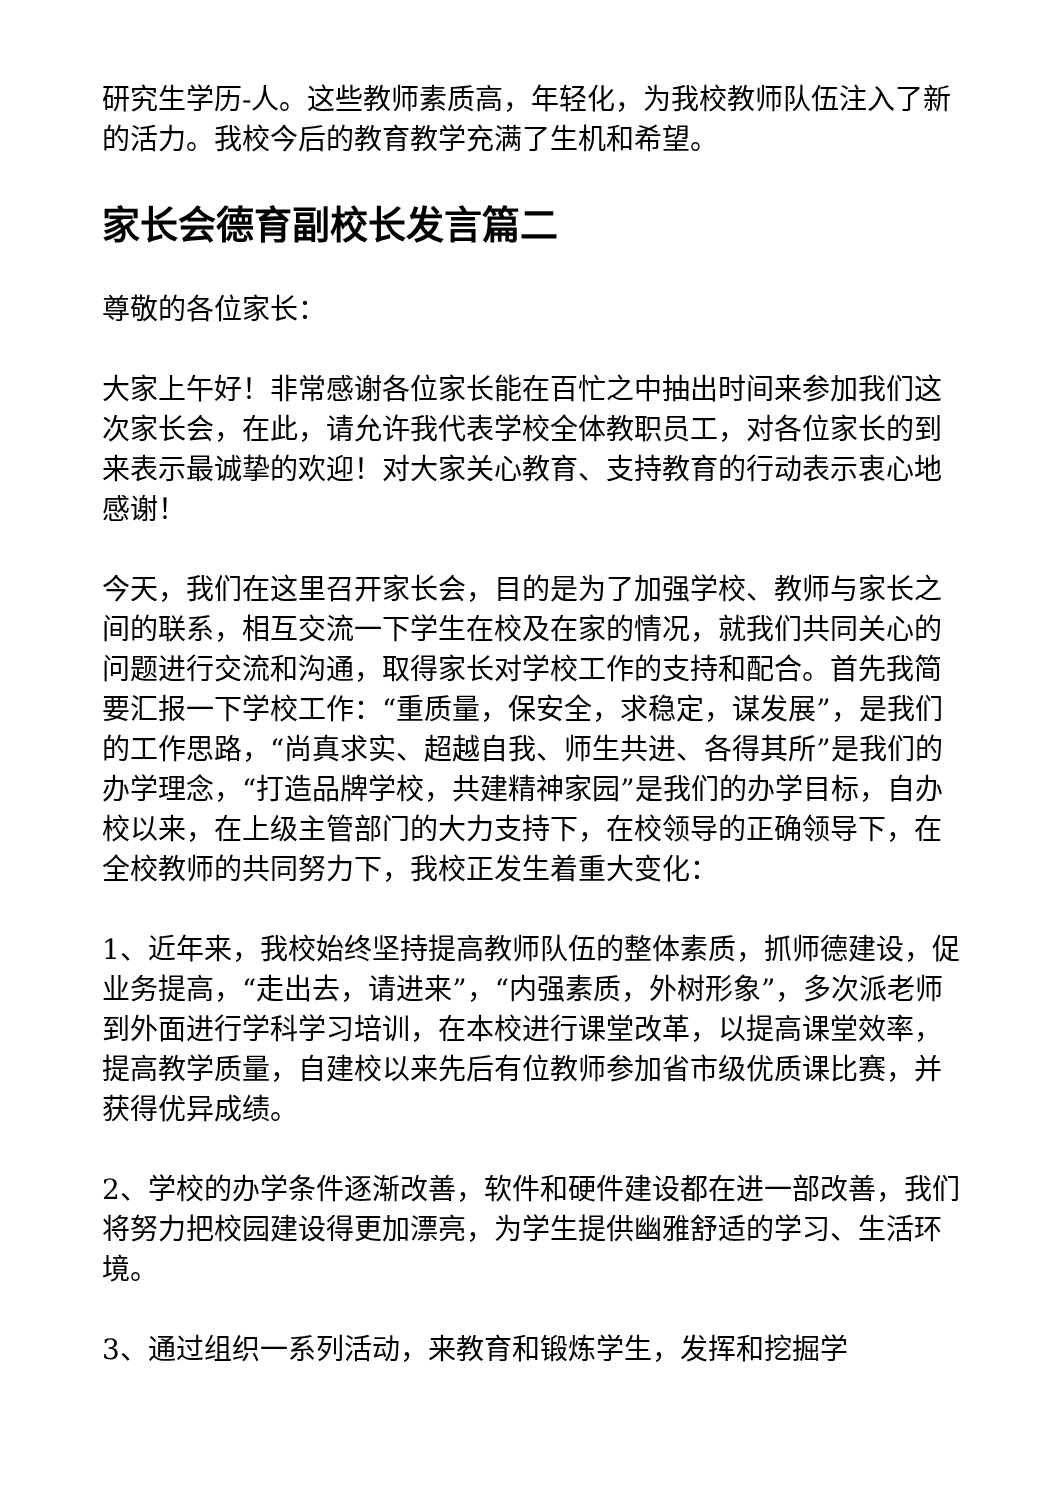研究生学历-人。这些教师素质高，年轻化，为我校教师队伍注入了新的活力。我校今后的教育教学充满了生机和希望。
家长会德育副校长发言篇二
尊敬的各位家长：
大家上午好！非常感谢各位家长能在百忙之中抽出时间来参加我们这次家长会，在此，请允许我代表学校全体教职员工，对各位家长的到来表示最诚挚的欢迎！对大家关心教育、支持教育的行动表示衷心地感谢！
今天，我们在这里召开家长会，目的是为了加强学校、教师与家长之间的联系，相互交流一下学生在校及在家的情况，就我们共同关心的问题进行交流和沟通，取得家长对学校工作的支持和配合。首先我简要汇报一下学校工作：“重质量，保安全，求稳定，谋发展”，是我们的工作思路，“尚真求实、超越自我、师生共进、各得其所”是我们的办学理念，“打造品牌学校，共建精神家园”是我们的办学目标，自办校以来，在上级主管部门的大力支持下，在校领导的正确领导下，在全校教师的共同努力下，我校正发生着重大变化：
1、近年来，我校始终坚持提高教师队伍的整体素质，抓师德建设，促业务提高，“走出去，请进来”，“内强素质，外树形象”，多次派老师到外面进行学科学习培训，在本校进行课堂改革，以提高课堂效率，提高教学质量，自建校以来先后有位教师参加省市级优质课比赛，并获得优异成绩。
2、学校的办学条件逐渐改善，软件和硬件建设都在进一部改善，我们将努力把校园建设得更加漂亮，为学生提供幽雅舒适的学习、生活环境。
3、通过组织一系列活动，来教育和锻炼学生，发挥和挖掘学